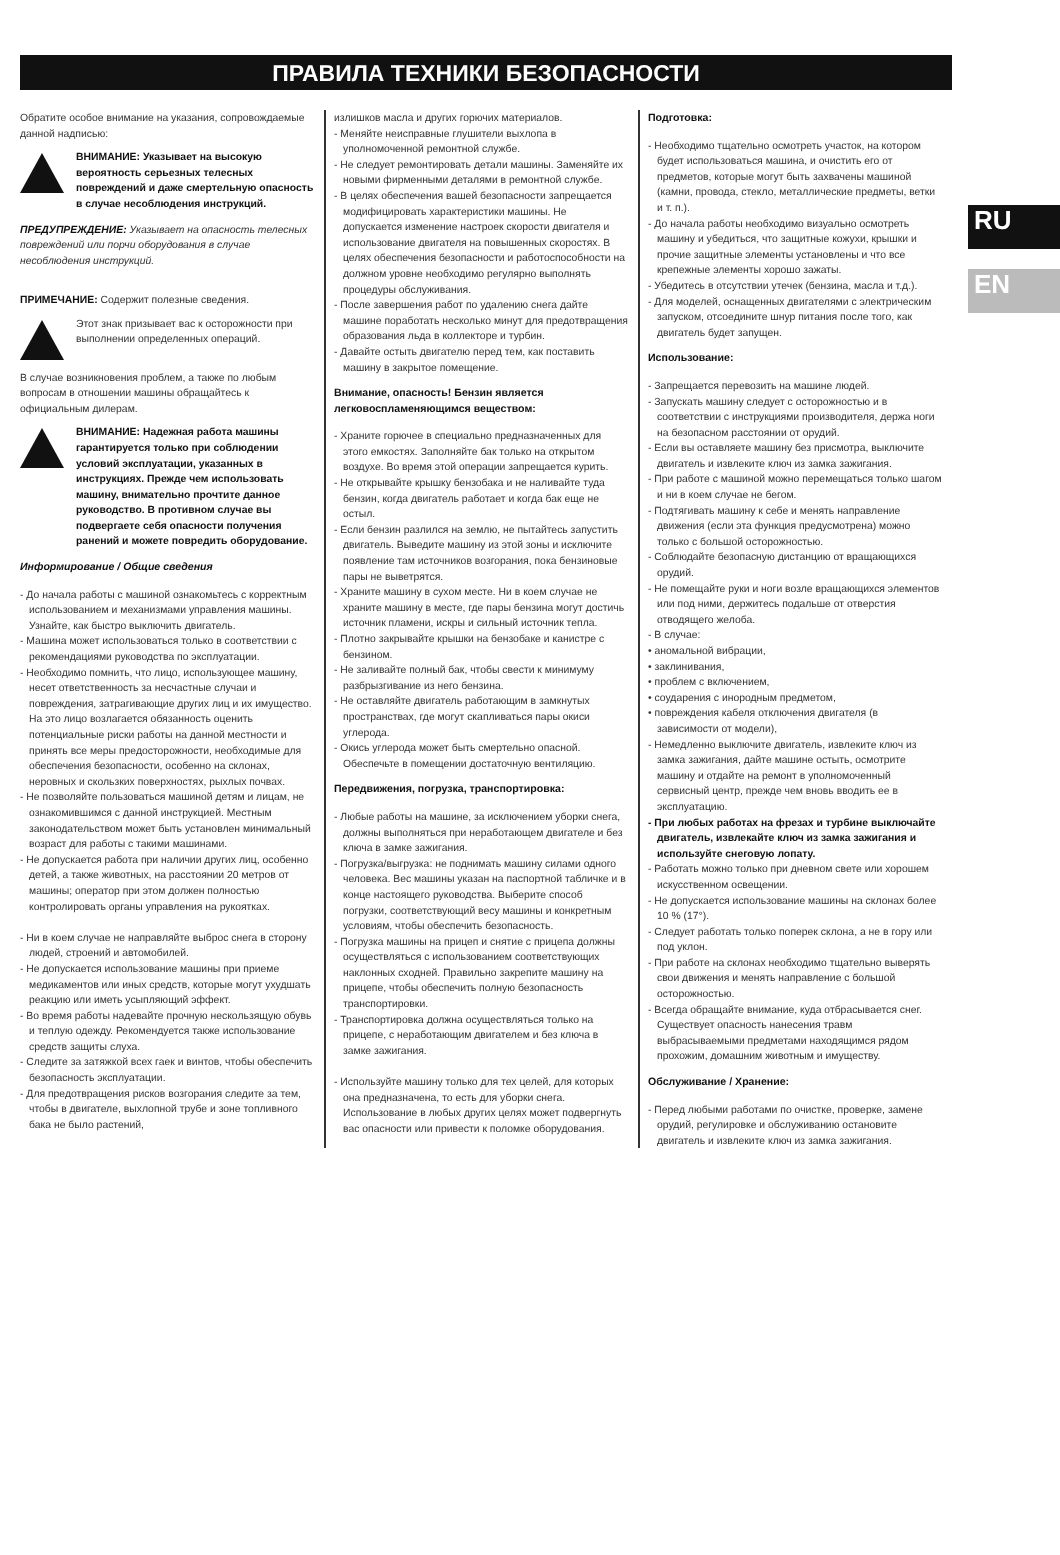ПРАВИЛА ТЕХНИКИ БЕЗОПАСНОСТИ
RU
EN
Обратите особое внимание на указания, сопровождаемые данной надписью:
ВНИМАНИЕ: Указывает на высокую вероятность серьезных телесных повреждений и даже смертельную опасность в случае несоблюдения инструкций.
ПРЕДУПРЕЖДЕНИЕ: Указывает на опасность телесных повреждений или порчи оборудования в случае несоблюдения инструкций.
ПРИМЕЧАНИЕ: Содержит полезные сведения.
Этот знак призывает вас к осторожности при выполнении определенных операций.
В случае возникновения проблем, а также по любым вопросам в отношении машины обращайтесь к официальным дилерам.
ВНИМАНИЕ: Надежная работа машины гарантируется только при соблюдении условий эксплуатации, указанных в инструкциях. Прежде чем использовать машину, внимательно прочтите данное руководство. В противном случае вы подвергаете себя опасности получения ранений и можете повредить оборудование.
Информирование / Общие сведения
- До начала работы с машиной ознакомьтесь с корректным использованием и механизмами управления машины. Узнайте, как быстро выключить двигатель.
- Машина может использоваться только в соответствии с рекомендациями руководства по эксплуатации.
- Необходимо помнить, что лицо, использующее машину, несет ответственность за несчастные случаи и повреждения, затрагивающие других лиц и их имущество. На это лицо возлагается обязанность оценить потенциальные риски работы на данной местности и принять все меры предосторожности, необходимые для обеспечения безопасности, особенно на склонах, неровных и скользких поверхностях, рыхлых почвах.
- Не позволяйте пользоваться машиной детям и лицам, не ознакомившимся с данной инструкцией. Местным законодательством может быть установлен минимальный возраст для работы с такими машинами.
- Не допускается работа при наличии других лиц, особенно детей, а также животных, на расстоянии 20 метров от машины; оператор при этом должен полностью контролировать органы управления на рукоятках.
- Ни в коем случае не направляйте выброс снега в сторону людей, строений и автомобилей.
- Не допускается использование машины при приеме медикаментов или иных средств, которые могут ухудшать реакцию или иметь усыпляющий эффект.
- Во время работы надевайте прочную нескользящую обувь и теплую одежду. Рекомендуется также использование средств защиты слуха.
- Следите за затяжкой всех гаек и винтов, чтобы обеспечить безопасность эксплуатации.
- Для предотвращения рисков возгорания следите за тем, чтобы в двигателе, выхлопной трубе и зоне топливного бака не было растений,
излишков масла и других горючих материалов.
- Меняйте неисправные глушители выхлопа в уполномоченной ремонтной службе.
- Не следует ремонтировать детали машины. Заменяйте их новыми фирменными деталями в ремонтной службе.
- В целях обеспечения вашей безопасности запрещается модифицировать характеристики машины. Не допускается изменение настроек скорости двигателя и использование двигателя на повышенных скоростях. В целях обеспечения безопасности и работоспособности на должном уровне необходимо регулярно выполнять процедуры обслуживания.
- После завершения работ по удалению снега дайте машине поработать несколько минут для предотвращения образования льда в коллекторе и турбин.
- Давайте остыть двигателю перед тем, как поставить машину в закрытое помещение.
Внимание, опасность! Бензин является легковоспламеняющимся веществом:
- Храните горючее в специально предназначенных для этого емкостях. Заполняйте бак только на открытом воздухе. Во время этой операции запрещается курить.
- Не открывайте крышку бензобака и не наливайте туда бензин, когда двигатель работает и когда бак еще не остыл.
- Если бензин разлился на землю, не пытайтесь запустить двигатель. Выведите машину из этой зоны и исключите появление там источников возгорания, пока бензиновые пары не выветрятся.
- Храните машину в сухом месте. Ни в коем случае не храните машину в месте, где пары бензина могут достичь источник пламени, искры и сильный источник тепла.
- Плотно закрывайте крышки на бензобаке и канистре с бензином.
- Не заливайте полный бак, чтобы свести к минимуму разбрызгивание из него бензина.
- Не оставляйте двигатель работающим в замкнутых пространствах, где могут скапливаться пары окиси углерода.
- Окись углерода может быть смертельно опасной. Обеспечьте в помещении достаточную вентиляцию.
Передвижения, погрузка, транспортировка:
- Любые работы на машине, за исключением уборки снега, должны выполняться при неработающем двигателе и без ключа в замке зажигания.
- Погрузка/выгрузка: не поднимать машину силами одного человека. Вес машины указан на паспортной табличке и в конце настоящего руководства. Выберите способ погрузки, соответствующий весу машины и конкретным условиям, чтобы обеспечить безопасность.
- Погрузка машины на прицеп и снятие с прицепа должны осуществляться с использованием соответствующих наклонных сходней. Правильно закрепите машину на прицепе, чтобы обеспечить полную безопасность транспортировки.
- Транспортировка должна осуществляться только на прицепе, с неработающим двигателем и без ключа в замке зажигания.
- Используйте машину только для тех целей, для которых она предназначена, то есть для уборки снега. Использование в любых других целях может подвергнуть вас опасности или привести к поломке оборудования.
Подготовка:
- Необходимо тщательно осмотреть участок, на котором будет использоваться машина, и очистить его от предметов, которые могут быть захвачены машиной (камни, провода, стекло, металлические предметы, ветки и т. п.).
- До начала работы необходимо визуально осмотреть машину и убедиться, что защитные кожухи, крышки и прочие защитные элементы установлены и что все крепежные элементы хорошо зажаты.
- Убедитесь в отсутствии утечек (бензина, масла и т.д.).
- Для моделей, оснащенных двигателями с электрическим запуском, отсоедините шнур питания после того, как двигатель будет запущен.
Использование:
- Запрещается перевозить на машине людей.
- Запускать машину следует с осторожностью и в соответствии с инструкциями производителя, держа ноги на безопасном расстоянии от орудий.
- Если вы оставляете машину без присмотра, выключите двигатель и извлеките ключ из замка зажигания.
- При работе с машиной можно перемещаться только шагом и ни в коем случае не бегом.
- Подтягивать машину к себе и менять направление движения (если эта функция предусмотрена) можно только с большой осторожностью.
- Соблюдайте безопасную дистанцию от вращающихся орудий.
- Не помещайте руки и ноги возле вращающихся элементов или под ними, держитесь подальше от отверстия отводящего желоба.
- В случае:
• аномальной вибрации,
• заклинивания,
• проблем с включением,
• соударения с инородным предметом,
• повреждения кабеля отключения двигателя (в зависимости от модели),
- Немедленно выключите двигатель, извлеките ключ из замка зажигания, дайте машине остыть, осмотрите машину и отдайте на ремонт в уполномоченный сервисный центр, прежде чем вновь вводить ее в эксплуатацию.
- При любых работах на фрезах и турбине выключайте двигатель, извлекайте ключ из замка зажигания и используйте снеговую лопату.
- Работать можно только при дневном свете или хорошем искусственном освещении.
- Не допускается использование машины на склонах более 10 % (17°).
- Следует работать только поперек склона, а не в гору или под уклон.
- При работе на склонах необходимо тщательно выверять свои движения и менять направление с большой осторожностью.
- Всегда обращайте внимание, куда отбрасывается снег. Существует опасность нанесения травм выбрасываемыми предметами находящимся рядом прохожим, домашним животным и имуществу.
Обслуживание / Хранение:
- Перед любыми работами по очистке, проверке, замене орудий, регулировке и обслуживанию остановите двигатель и извлеките ключ из замка зажигания.